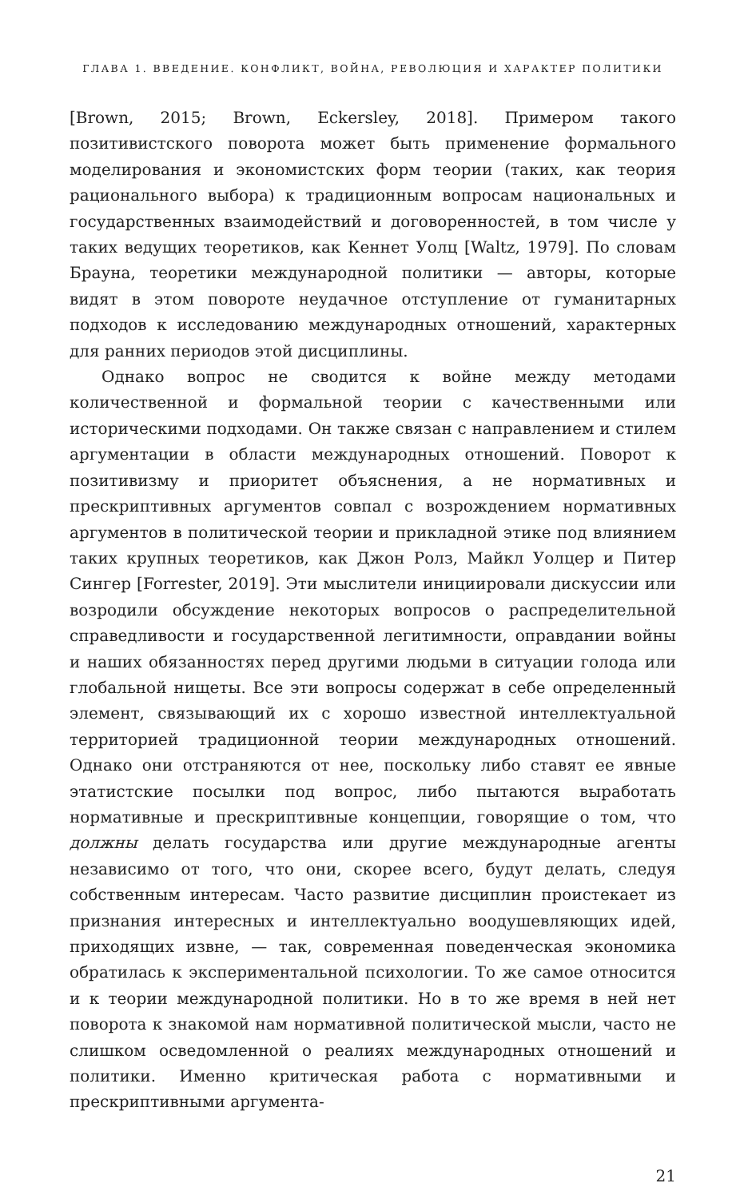ГЛАВА 1. ВВЕДЕНИЕ. КОНФЛИКТ, ВОЙНА, РЕВОЛЮЦИЯ И ХАРАКТЕР ПОЛИТИКИ
[Brown, 2015; Brown, Eckersley, 2018]. Примером такого позитивистского поворота может быть применение формального моделирования и экономистских форм теории (таких, как теория рационального выбора) к традиционным вопросам национальных и государственных взаимодействий и договоренностей, в том числе у таких ведущих теоретиков, как Кеннет Уолц [Waltz, 1979]. По словам Брауна, теоретики международной политики — авторы, которые видят в этом повороте неудачное отступление от гуманитарных подходов к исследованию международных отношений, характерных для ранних периодов этой дисциплины.
Однако вопрос не сводится к войне между методами количественной и формальной теории с качественными или историческими подходами. Он также связан с направлением и стилем аргументации в области международных отношений. Поворот к позитивизму и приоритет объяснения, а не нормативных и прескриптивных аргументов совпал с возрождением нормативных аргументов в политической теории и прикладной этике под влиянием таких крупных теоретиков, как Джон Ролз, Майкл Уолцер и Питер Сингер [Forrester, 2019]. Эти мыслители инициировали дискуссии или возродили обсуждение некоторых вопросов о распределительной справедливости и государственной легитимности, оправдании войны и наших обязанностях перед другими людьми в ситуации голода или глобальной нищеты. Все эти вопросы содержат в себе определенный элемент, связывающий их с хорошо известной интеллектуальной территорией традиционной теории международных отношений. Однако они отстраняются от нее, поскольку либо ставят ее явные этатистские посылки под вопрос, либо пытаются выработать нормативные и прескриптивные концепции, говорящие о том, что должны делать государства или другие международные агенты независимо от того, что они, скорее всего, будут делать, следуя собственным интересам. Часто развитие дисциплин проистекает из признания интересных и интеллектуально воодушевляющих идей, приходящих извне, — так, современная поведенческая экономика обратилась к экспериментальной психологии. То же самое относится и к теории международной политики. Но в то же время в ней нет поворота к знакомой нам нормативной политической мысли, часто не слишком осведомленной о реалиях международных отношений и политики. Именно критическая работа с нормативными и прескриптивными аргумента-
21